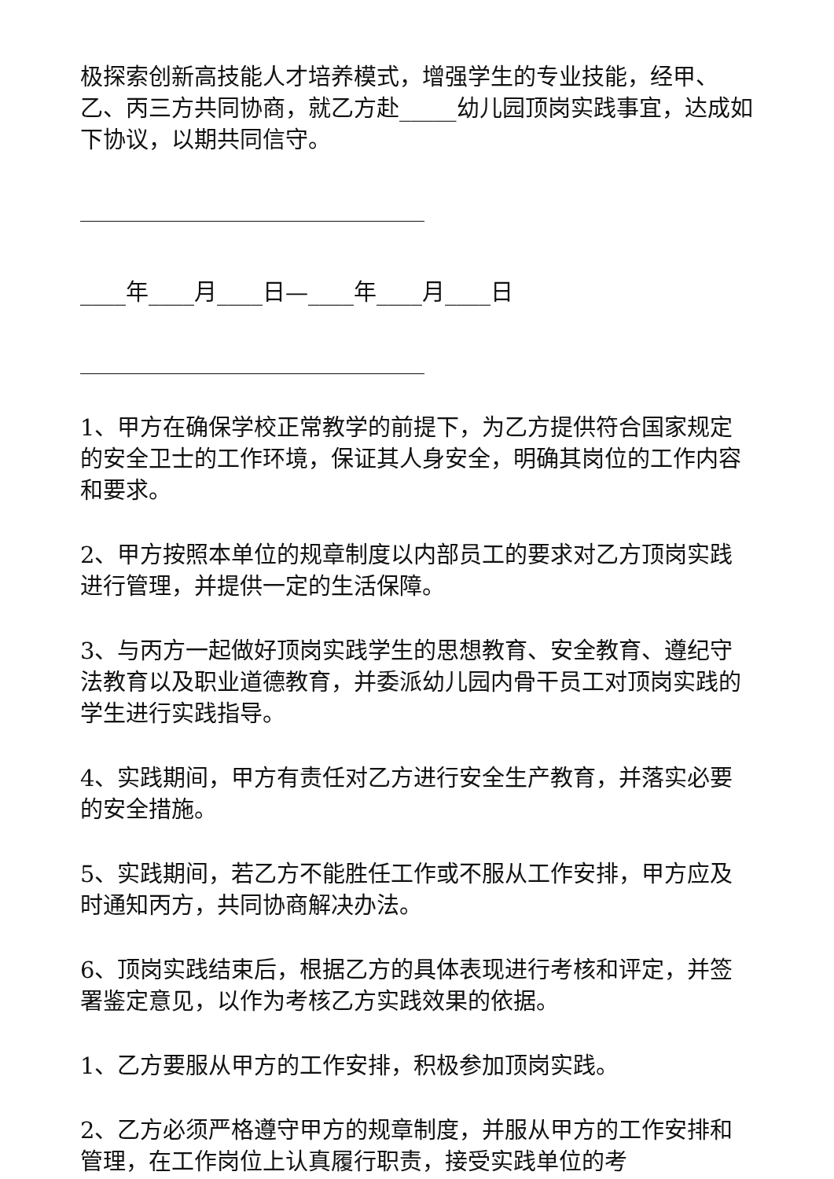极探索创新高技能人才培养模式，增强学生的专业技能，经甲、乙、丙三方共同协商，就乙方赴_____幼儿园顶岗实践事宜，达成如下协议，以期共同信守。
____年____月____日—____年____月____日
1、甲方在确保学校正常教学的前提下，为乙方提供符合国家规定的安全卫士的工作环境，保证其人身安全，明确其岗位的工作内容和要求。
2、甲方按照本单位的规章制度以内部员工的要求对乙方顶岗实践进行管理，并提供一定的生活保障。
3、与丙方一起做好顶岗实践学生的思想教育、安全教育、遵纪守法教育以及职业道德教育，并委派幼儿园内骨干员工对顶岗实践的学生进行实践指导。
4、实践期间，甲方有责任对乙方进行安全生产教育，并落实必要的安全措施。
5、实践期间，若乙方不能胜任工作或不服从工作安排，甲方应及时通知丙方，共同协商解决办法。
6、顶岗实践结束后，根据乙方的具体表现进行考核和评定，并签署鉴定意见，以作为考核乙方实践效果的依据。
1、乙方要服从甲方的工作安排，积极参加顶岗实践。
2、乙方必须严格遵守甲方的规章制度，并服从甲方的工作安排和管理，在工作岗位上认真履行职责，接受实践单位的考